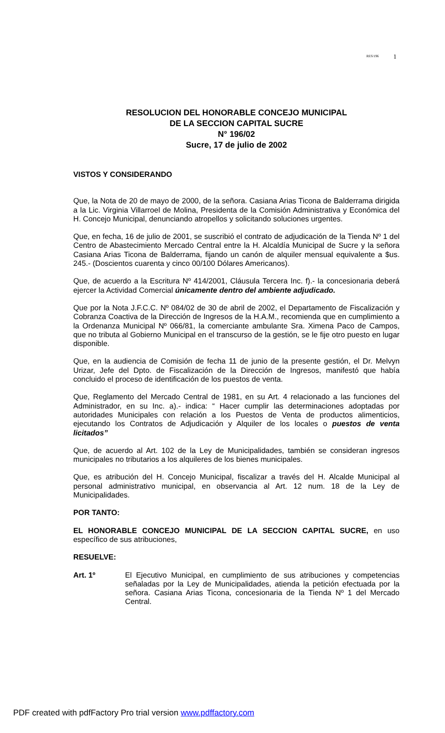RES/196 1
RESOLUCION DEL HONORABLE CONCEJO MUNICIPAL
DE LA SECCION CAPITAL SUCRE
N° 196/02
Sucre, 17 de julio de 2002
VISTOS Y CONSIDERANDO
Que, la Nota de 20 de mayo de 2000, de la señora. Casiana Arias Ticona de Balderrama dirigida a la Lic. Virginia Villarroel de Molina, Presidenta de la Comisión Administrativa y Económica del H. Concejo Municipal, denunciando atropellos y solicitando soluciones urgentes.
Que, en fecha, 16 de julio de 2001, se suscribió el contrato de adjudicación de la Tienda Nº 1 del Centro de Abastecimiento Mercado Central entre la H. Alcaldía Municipal de Sucre y la señora Casiana Arias Ticona de Balderrama, fijando un canón de alquiler mensual equivalente a $us. 245.- (Doscientos cuarenta y cinco 00/100 Dólares Americanos).
Que, de acuerdo a la Escritura Nº 414/2001, Cláusula Tercera Inc. f).- la concesionaria deberá ejercer la Actividad Comercial únicamente dentro del ambiente adjudicado.
Que por la Nota J.F.C.C. Nº 084/02 de 30 de abril de 2002, el Departamento de Fiscalización y Cobranza Coactiva de la Dirección de Ingresos de la H.A.M., recomienda que en cumplimiento a la Ordenanza Municipal Nº 066/81, la comerciante ambulante Sra. Ximena Paco de Campos, que no tributa al Gobierno Municipal en el transcurso de la gestión, se le fije otro puesto en lugar disponible.
Que, en la audiencia de Comisión de fecha 11 de junio de la presente gestión, el Dr. Melvyn Urizar, Jefe del Dpto. de Fiscalización de la Dirección de Ingresos, manifestó que había concluido el proceso de identificación de los puestos de venta.
Que, Reglamento del Mercado Central de 1981, en su Art. 4 relacionado a las funciones del Administrador, en su Inc. a).- indica: “ Hacer cumplir las determinaciones adoptadas por autoridades Municipales con relación a los Puestos de Venta de productos alimenticios, ejecutando los Contratos de Adjudicación y Alquiler de los locales o puestos de venta licitados”
Que, de acuerdo al Art. 102 de la Ley de Municipalidades, también se consideran ingresos municipales no tributarios a los alquileres de los bienes municipales.
Que, es atribución del H. Concejo Municipal, fiscalizar a través del H. Alcalde Municipal al personal administrativo municipal, en observancia al Art. 12 num. 18 de la Ley de Municipalidades.
POR TANTO:
EL HONORABLE CONCEJO MUNICIPAL DE LA SECCION CAPITAL SUCRE, en uso específico de sus atribuciones,
RESUELVE:
Art. 1º El Ejecutivo Municipal, en cumplimiento de sus atribuciones y competencias señaladas por la Ley de Municipalidades, atienda la petición efectuada por la señora. Casiana Arias Ticona, concesionaria de la Tienda Nº 1 del Mercado Central.
PDF created with pdfFactory Pro trial version www.pdffactory.com